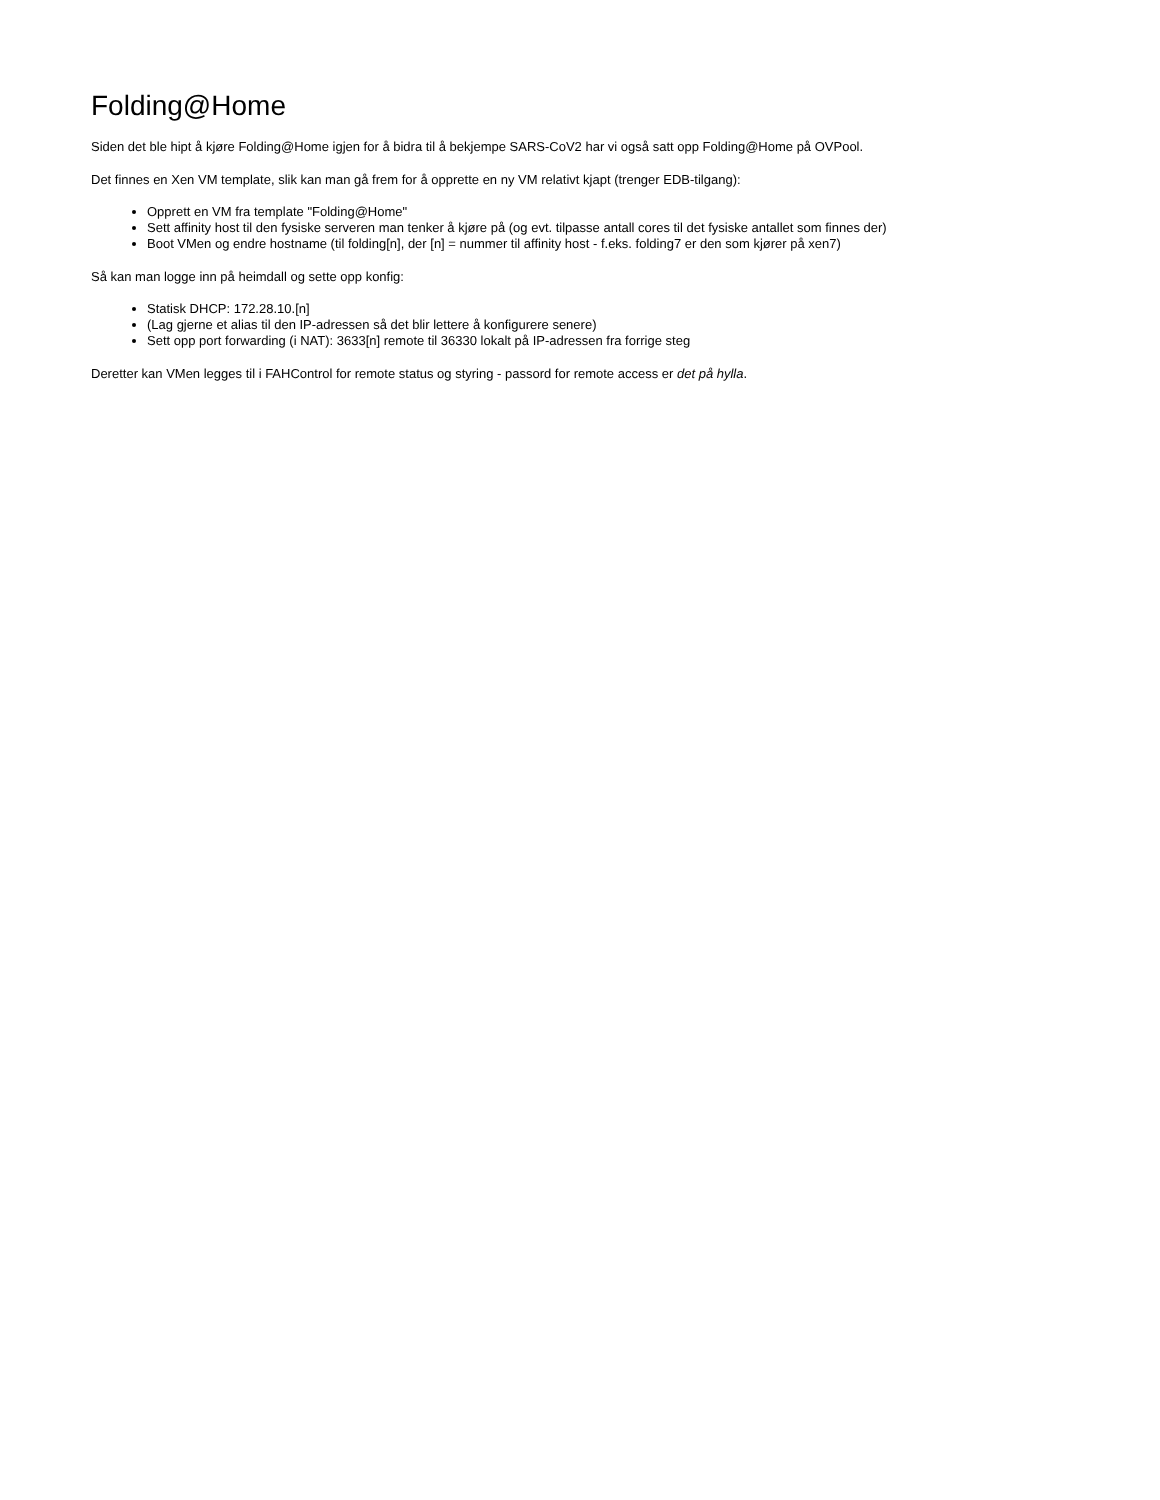Folding@Home
Siden det ble hipt å kjøre Folding@Home igjen for å bidra til å bekjempe SARS-CoV2 har vi også satt opp Folding@Home på OVPool.
Det finnes en Xen VM template, slik kan man gå frem for å opprette en ny VM relativt kjapt (trenger EDB-tilgang):
Opprett en VM fra template "Folding@Home"
Sett affinity host til den fysiske serveren man tenker å kjøre på (og evt. tilpasse antall cores til det fysiske antallet som finnes der)
Boot VMen og endre hostname (til folding[n], der [n] = nummer til affinity host - f.eks. folding7 er den som kjører på xen7)
Så kan man logge inn på heimdall og sette opp konfig:
Statisk DHCP: 172.28.10.[n]
(Lag gjerne et alias til den IP-adressen så det blir lettere å konfigurere senere)
Sett opp port forwarding (i NAT): 3633[n] remote til 36330 lokalt på IP-adressen fra forrige steg
Deretter kan VMen legges til i FAHControl for remote status og styring - passord for remote access er det på hylla.